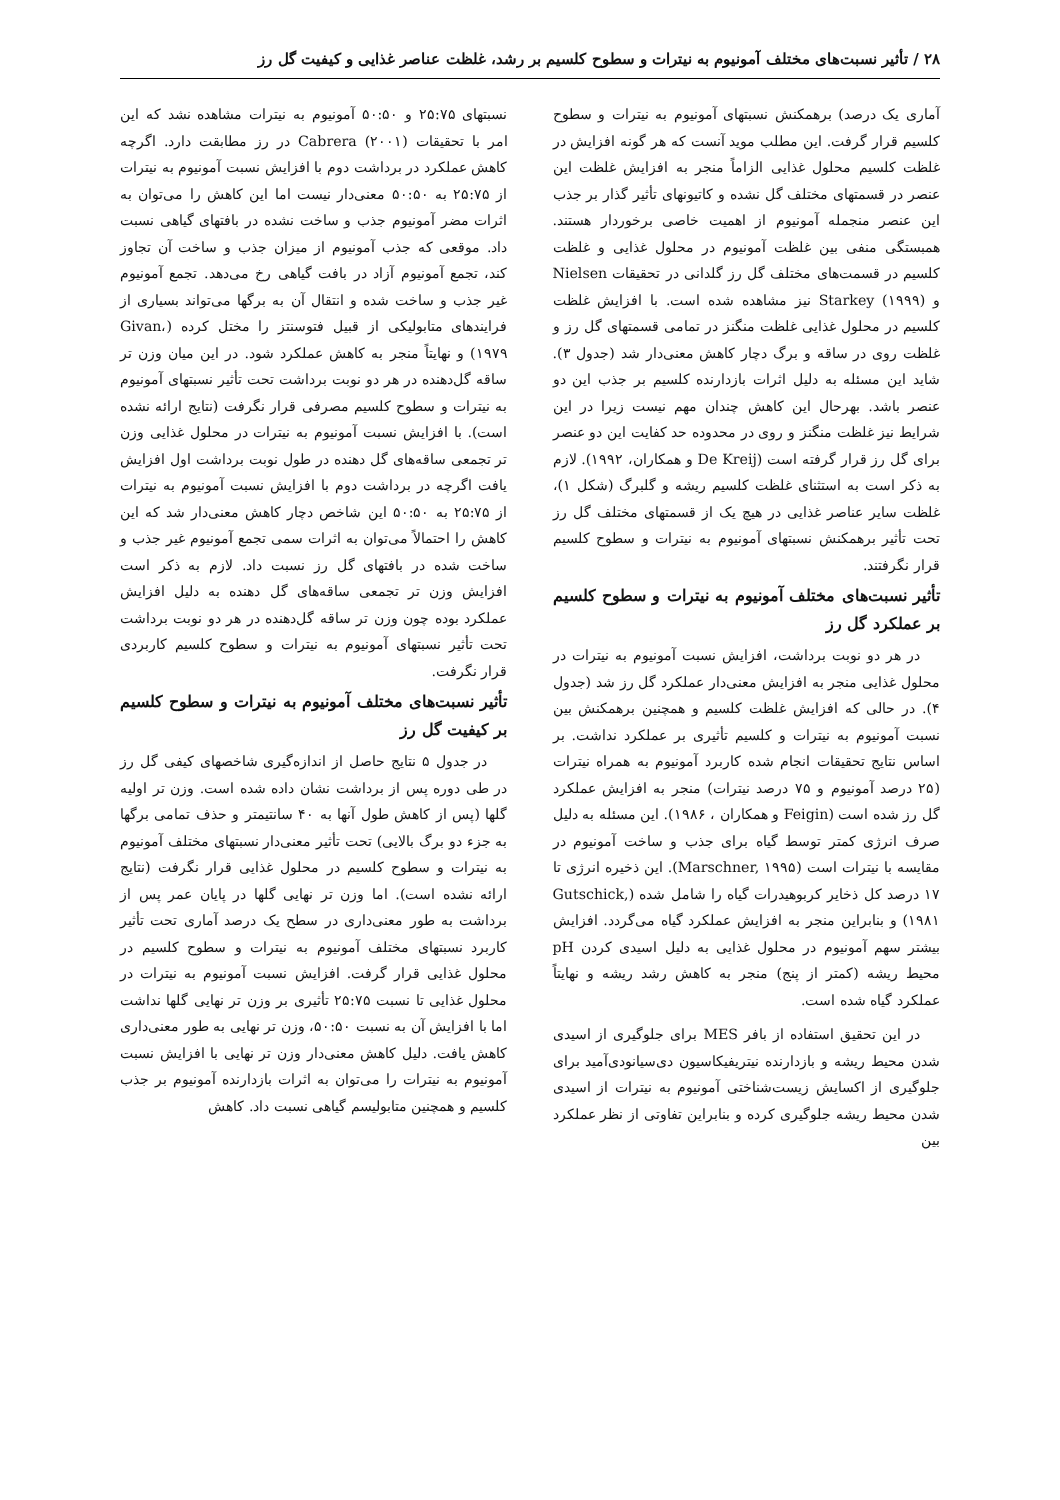۲۸ / تأثیر نسبت‌های مختلف آمونیوم به نیترات و سطوح کلسیم بر رشد، غلظت عناصر غذایی و کیفیت گل رز
آماری یک درصد) برهمکنش نسبتهای آمونیوم به نیترات و سطوح کلسیم قرار گرفت. این مطلب موید آنست که هر گونه افزایش در غلظت کلسیم محلول غذایی الزاماً منجر به افزایش غلظت این عنصر در قسمتهای مختلف گل نشده و کاتیونهای تأثیر گذار بر جذب این عنصر منجمله آمونیوم از اهمیت خاصی برخوردار هستند. همبستگی منفی بین غلظت آمونیوم در محلول غذایی و غلظت کلسیم در قسمت‌های مختلف گل رز گلدانی در تحقیقات Nielsen و Starkey (۱۹۹۹) نیز مشاهده شده است. با افزایش غلظت کلسیم در محلول غذایی غلظت منگنز در تمامی قسمتهای گل رز و غلظت روی در ساقه و برگ دچار کاهش معنی‌دار شد (جدول ۳). شاید این مسئله به دلیل اثرات بازدارنده کلسیم بر جذب این دو عنصر باشد. بهرحال این کاهش چندان مهم نیست زیرا در این شرایط نیز غلظت منگنز و روی در محدوده حد کفایت این دو عنصر برای گل رز قرار گرفته است (De Kreij و همکاران، ۱۹۹۲). لازم به ذکر است به استثنای غلظت کلسیم ریشه و گلبرگ (شکل ۱)، غلظت سایر عناصر غذایی در هیچ یک از قسمتهای مختلف گل رز تحت تأثیر برهمکنش نسبتهای آمونیوم به نیترات و سطوح کلسیم قرار نگرفتند.
تأثیر نسبت‌های مختلف آمونیوم به نیترات و سطوح کلسیم بر عملکرد گل رز
در هر دو نوبت برداشت، افزایش نسبت آمونیوم به نیترات در محلول غذایی منجر به افزایش معنی‌دار عملکرد گل رز شد (جدول ۴). در حالی که افزایش غلظت کلسیم و همچنین برهمکنش بین نسبت آمونیوم به نیترات و کلسیم تأثیری بر عملکرد نداشت. بر اساس نتایج تحقیقات انجام شده کاربرد آمونیوم به همراه نیترات (۲۵ درصد آمونیوم و ۷۵ درصد نیترات) منجر به افزایش عملکرد گل رز شده است (Feigin و همکاران ، ۱۹۸۶). این مسئله به دلیل صرف انرژی کمتر توسط گیاه برای جذب و ساخت آمونیوم در مقایسه با نیترات است (Marschner, ۱۹۹۵). این ذخیره انرژی تا ۱۷ درصد کل ذخایر کربوهیدرات گیاه را شامل شده (Gutschick, ۱۹۸۱) و بنابراین منجر به افزایش عملکرد گیاه می‌گردد. افزایش بیشتر سهم آمونیوم در محلول غذایی به دلیل اسیدی کردن pH محیط ریشه (کمتر از پنج) منجر به کاهش رشد ریشه و نهایتاً عملکرد گیاه شده است.
در این تحقیق استفاده از بافر MES برای جلوگیری از اسیدی شدن محیط ریشه و بازدارنده نیتریفیکاسیون دی‌سیانودی‌آمید برای جلوگیری از اکسایش زیست‌شناختی آمونیوم به نیترات از اسیدی شدن محیط ریشه جلوگیری کرده و بنابراین تفاوتی از نظر عملکرد بین
نسبتهای ۲۵:۷۵ و ۵۰:۵۰ آمونیوم به نیترات مشاهده نشد که این امر با تحقیقات Cabrera (۲۰۰۱) در رز مطابقت دارد. اگرچه کاهش عملکرد در برداشت دوم با افزایش نسبت آمونیوم به نیترات از ۲۵:۷۵ به ۵۰:۵۰ معنی‌دار نیست اما این کاهش را می‌توان به اثرات مضر آمونیوم جذب و ساخت نشده در بافتهای گیاهی نسبت داد. موقعی که جذب آمونیوم از میزان جذب و ساخت آن تجاوز کند، تجمع آمونیوم آزاد در بافت گیاهی رخ می‌دهد. تجمع آمونیوم غیر جذب و ساخت شده و انتقال آن به برگها می‌تواند بسیاری از فرایندهای متابولیکی از قبیل فتوسنتز را مختل کرده (Givan، ۱۹۷۹) و نهایتاً منجر به کاهش عملکرد شود. در این میان وزن تر ساقه گل‌دهنده در هر دو نوبت برداشت تحت تأثیر نسبتهای آمونیوم به نیترات و سطوح کلسیم مصرفی قرار نگرفت (نتایج ارائه نشده است). با افزایش نسبت آمونیوم به نیترات در محلول غذایی وزن تر تجمعی ساقه‌های گل دهنده در طول نوبت برداشت اول افزایش یافت اگرچه در برداشت دوم با افزایش نسبت آمونیوم به نیترات از ۲۵:۷۵ به ۵۰:۵۰ این شاخص دچار کاهش معنی‌دار شد که این کاهش را احتمالاً می‌توان به اثرات سمی تجمع آمونیوم غیر جذب و ساخت شده در بافتهای گل رز نسبت داد. لازم به ذکر است افزایش وزن تر تجمعی ساقه‌های گل دهنده به دلیل افزایش عملکرد بوده چون وزن تر ساقه گل‌دهنده در هر دو نوبت برداشت تحت تأثیر نسبتهای آمونیوم به نیترات و سطوح کلسیم کاربردی قرار نگرفت.
تأثیر نسبت‌های مختلف آمونیوم به نیترات و سطوح کلسیم بر کیفیت گل رز
در جدول ۵ نتایج حاصل از اندازه‌گیری شاخصهای کیفی گل رز در طی دوره پس از برداشت نشان داده شده است. وزن تر اولیه گلها (پس از کاهش طول آنها به ۴۰ سانتیمتر و حذف تمامی برگها به جزء دو برگ بالایی) تحت تأثیر معنی‌دار نسبتهای مختلف آمونیوم به نیترات و سطوح کلسیم در محلول غذایی قرار نگرفت (نتایج ارائه نشده است). اما وزن تر نهایی گلها در پایان عمر پس از برداشت به طور معنی‌داری در سطح یک درصد آماری تحت تأثیر کاربرد نسبتهای مختلف آمونیوم به نیترات و سطوح کلسیم در محلول غذایی قرار گرفت. افزایش نسبت آمونیوم به نیترات در محلول غذایی تا نسبت ۲۵:۷۵ تأثیری بر وزن تر نهایی گلها نداشت اما با افزایش آن به نسبت ۵۰:۵۰، وزن تر نهایی به طور معنی‌داری کاهش یافت. دلیل کاهش معنی‌دار وزن تر نهایی با افزایش نسبت آمونیوم به نیترات را می‌توان به اثرات بازدارنده آمونیوم بر جذب کلسیم و همچنین متابولیسم گیاهی نسبت داد. کاهش